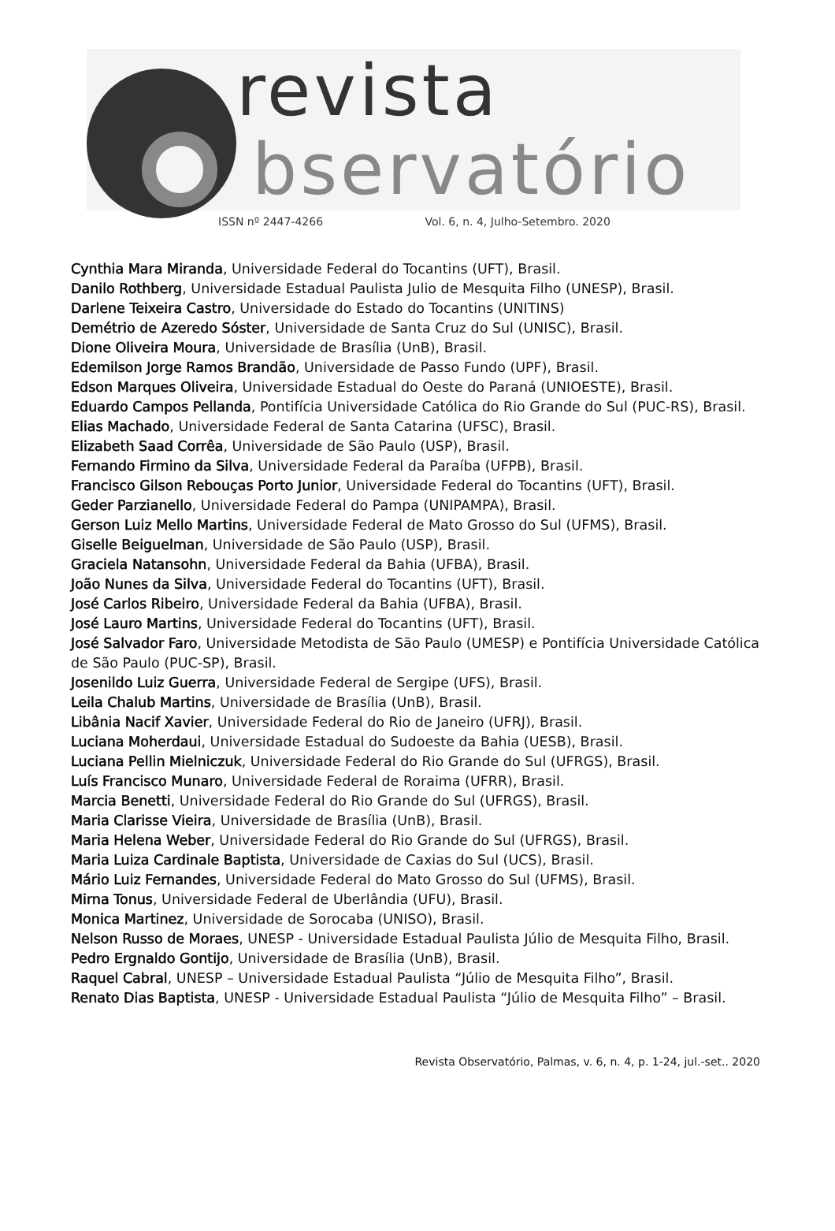revista
bservatório
ISSN nº 2447-4266 Vol. 6, n. 4, Julho-Setembro. 2020
Cynthia Mara Miranda, Universidade Federal do Tocantins (UFT), Brasil.
Danilo Rothberg, Universidade Estadual Paulista Julio de Mesquita Filho (UNESP), Brasil.
Darlene Teixeira Castro, Universidade do Estado do Tocantins (UNITINS)
Demétrio de Azeredo Sóster, Universidade de Santa Cruz do Sul (UNISC), Brasil.
Dione Oliveira Moura, Universidade de Brasília (UnB), Brasil.
Edemilson Jorge Ramos Brandão, Universidade de Passo Fundo (UPF), Brasil.
Edson Marques Oliveira, Universidade Estadual do Oeste do Paraná (UNIOESTE), Brasil.
Eduardo Campos Pellanda, Pontifícia Universidade Católica do Rio Grande do Sul (PUC-RS), Brasil.
Elias Machado, Universidade Federal de Santa Catarina (UFSC), Brasil.
Elizabeth Saad Corrêa, Universidade de São Paulo (USP), Brasil.
Fernando Firmino da Silva, Universidade Federal da Paraíba (UFPB), Brasil.
Francisco Gilson Rebouças Porto Junior, Universidade Federal do Tocantins (UFT), Brasil.
Geder Parzianello, Universidade Federal do Pampa (UNIPAMPA), Brasil.
Gerson Luiz Mello Martins, Universidade Federal de Mato Grosso do Sul (UFMS), Brasil.
Giselle Beiguelman, Universidade de São Paulo (USP), Brasil.
Graciela Natansohn, Universidade Federal da Bahia (UFBA), Brasil.
João Nunes da Silva, Universidade Federal do Tocantins (UFT), Brasil.
José Carlos Ribeiro, Universidade Federal da Bahia (UFBA), Brasil.
José Lauro Martins, Universidade Federal do Tocantins (UFT), Brasil.
José Salvador Faro, Universidade Metodista de São Paulo (UMESP) e Pontifícia Universidade Católica de São Paulo (PUC-SP), Brasil.
Josenildo Luiz Guerra, Universidade Federal de Sergipe (UFS), Brasil.
Leila Chalub Martins, Universidade de Brasília (UnB), Brasil.
Libânia Nacif Xavier, Universidade Federal do Rio de Janeiro (UFRJ), Brasil.
Luciana Moherdaui, Universidade Estadual do Sudoeste da Bahia (UESB), Brasil.
Luciana Pellin Mielniczuk, Universidade Federal do Rio Grande do Sul (UFRGS), Brasil.
Luís Francisco Munaro, Universidade Federal de Roraima (UFRR), Brasil.
Marcia Benetti, Universidade Federal do Rio Grande do Sul (UFRGS), Brasil.
Maria Clarisse Vieira, Universidade de Brasília (UnB), Brasil.
Maria Helena Weber, Universidade Federal do Rio Grande do Sul (UFRGS), Brasil.
Maria Luiza Cardinale Baptista, Universidade de Caxias do Sul (UCS), Brasil.
Mário Luiz Fernandes, Universidade Federal do Mato Grosso do Sul (UFMS), Brasil.
Mirna Tonus, Universidade Federal de Uberlândia (UFU), Brasil.
Monica Martinez, Universidade de Sorocaba (UNISO), Brasil.
Nelson Russo de Moraes, UNESP - Universidade Estadual Paulista Júlio de Mesquita Filho, Brasil.
Pedro Ergnaldo Gontijo, Universidade de Brasília (UnB), Brasil.
Raquel Cabral, UNESP – Universidade Estadual Paulista “Júlio de Mesquita Filho”, Brasil.
Renato Dias Baptista, UNESP - Universidade Estadual Paulista “Júlio de Mesquita Filho” – Brasil.
Revista Observatório, Palmas, v. 6, n. 4, p. 1-24, jul.-set.. 2020